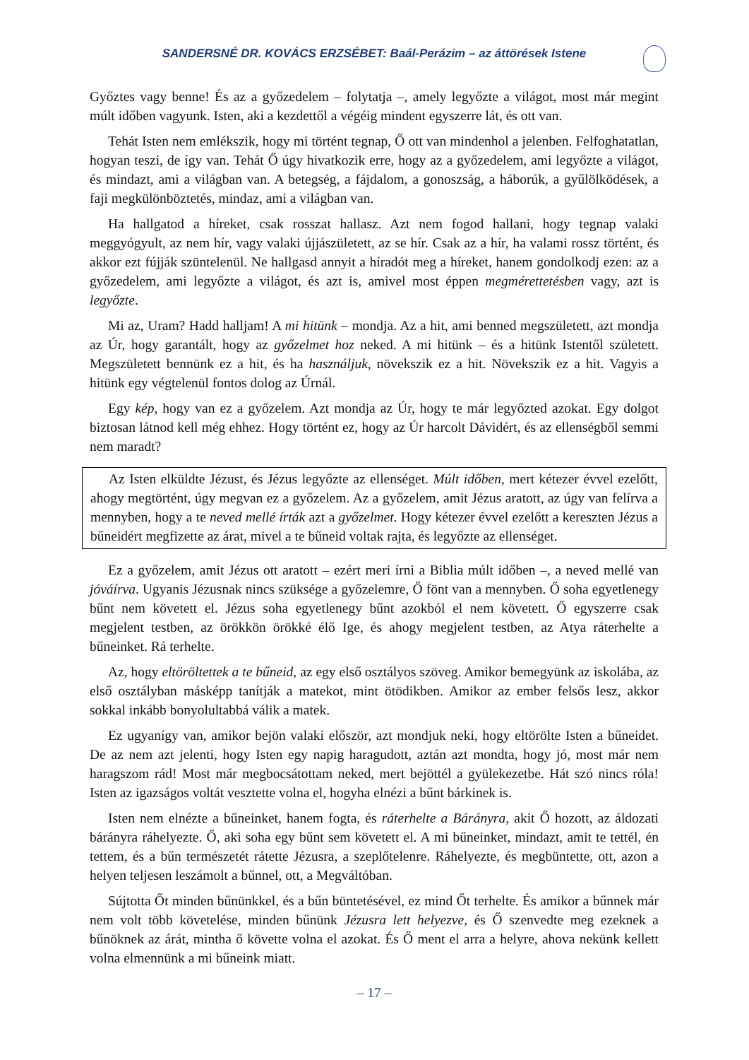SANDERSNÉ DR. KOVÁCS ERZSÉBET: Baál-Perázim – az áttörések Istene
Győztes vagy benne! És az a győzedelem – folytatja –, amely legyőzte a világot, most már megint múlt időben vagyunk. Isten, aki a kezdettől a végéig mindent egyszerre lát, és ott van.
Tehát Isten nem emlékszik, hogy mi történt tegnap, Ő ott van mindenhol a jelenben. Felfoghatatlan, hogyan teszi, de így van. Tehát Ő úgy hivatkozik erre, hogy az a győzedelem, ami legyőzte a világot, és mindazt, ami a világban van. A betegség, a fájdalom, a gonoszság, a háborúk, a gyűlölködések, a faji megkülönböztetés, mindaz, ami a világban van.
Ha hallgatod a híreket, csak rosszat hallasz. Azt nem fogod hallani, hogy tegnap valaki meggyógyult, az nem hír, vagy valaki újjászületett, az se hír. Csak az a hír, ha valami rossz történt, és akkor ezt fújják szüntelenül. Ne hallgasd annyit a híradót meg a híreket, hanem gondolkodj ezen: az a győzedelem, ami legyőzte a világot, és azt is, amivel most éppen megmérettetésben vagy, azt is legyőzte.
Mi az, Uram? Hadd halljam! A mi hitünk – mondja. Az a hit, ami benned megszületett, azt mondja az Úr, hogy garantált, hogy az győzelmet hoz neked. A mi hitünk – és a hitünk Istentől született. Megszületett bennünk ez a hit, és ha használjuk, növekszik ez a hit. Növekszik ez a hit. Vagyis a hitünk egy végtelenül fontos dolog az Úrnál.
Egy kép, hogy van ez a győzelem. Azt mondja az Úr, hogy te már legyőzted azokat. Egy dolgot biztosan látnod kell még ehhez. Hogy történt ez, hogy az Úr harcolt Dávidért, és az ellenségből semmi nem maradt?
Az Isten elküldte Jézust, és Jézus legyőzte az ellenséget. Múlt időben, mert kétezer évvel ezelőtt, ahogy megtörtént, úgy megvan ez a győzelem. Az a győzelem, amit Jézus aratott, az úgy van felírva a mennyben, hogy a te neved mellé írták azt a győzelmet. Hogy kétezer évvel ezelőtt a kereszten Jézus a bűneidért megfizette az árat, mivel a te bűneid voltak rajta, és legyőzte az ellenséget.
Ez a győzelem, amit Jézus ott aratott – ezért meri írni a Biblia múlt időben –, a neved mellé van jóváírva. Ugyanis Jézusnak nincs szüksége a győzelemre, Ő fönt van a mennyben. Ő soha egyetlenegy bűnt nem követett el. Jézus soha egyetlenegy bűnt azokból el nem követett. Ő egyszerre csak megjelent testben, az örökkön örökké élő Ige, és ahogy megjelent testben, az Atya ráterhelte a bűneinket. Rá terhelte.
Az, hogy eltöröltettek a te bűneid, az egy első osztályos szöveg. Amikor bemegyünk az iskolába, az első osztályban másképp tanítják a matekot, mint ötödikben. Amikor az ember felsős lesz, akkor sokkal inkább bonyolultabbá válik a matek.
Ez ugyanígy van, amikor bejön valaki először, azt mondjuk neki, hogy eltörölte Isten a bűneidet. De az nem azt jelenti, hogy Isten egy napig haragudott, aztán azt mondta, hogy jó, most már nem haragszom rád! Most már megbocsátottam neked, mert bejöttél a gyülekezetbe. Hát szó nincs róla! Isten az igazságos voltát vesztette volna el, hogyha elnézi a bűnt bárkinek is.
Isten nem elnézte a bűneinket, hanem fogta, és ráterhelte a Bárányra, akit Ő hozott, az áldozati bárányra ráhelyezte. Ő, aki soha egy bűnt sem követett el. A mi bűneinket, mindazt, amit te tettél, én tettem, és a bűn természetét rátette Jézusra, a szeplőtelenre. Ráhelyezte, és megbüntette, ott, azon a helyen teljesen leszámolt a bűnnel, ott, a Megváltóban.
Sújtotta Őt minden bűnünkkel, és a bűn büntetésével, ez mind Őt terhelte. És amikor a bűnnek már nem volt több követelése, minden bűnünk Jézusra lett helyezve, és Ő szenvedte meg ezeknek a bűnöknek az árát, mintha ő követte volna el azokat. És Ő ment el arra a helyre, ahova nekünk kellett volna elmennünk a mi bűneink miatt.
– 17 –